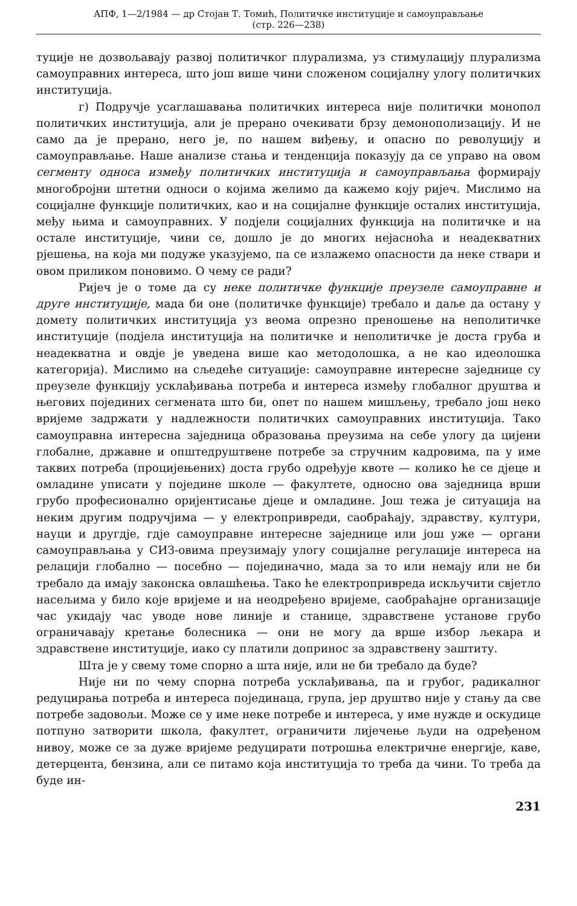АПФ, 1—2/1984 — др Стојан Т. Томић, Политичке институције и самоуправљање
(стр. 226—238)
туције не дозвољавају развој политичког плурализма, уз стимулацију плурализма самоуправних интереса, што још више чини сложеном социјалну улогу политичких институција.
г) Подручје усаглашавања политичких интереса није политички монопол политичких институција, али је прерано очекивати брзу демонополизацију. И не само да је прерано, него је, по нашем виђењу, и опасно по револуцију и самоуправљање. Наше анализе стања и тенденција показују да се управо на овом сегменту односа између политичких институција и самоуправљања формирају многобројни штетни односи о којима желимо да кажемо коју ријеч. Мислимо на социјалне функције политичких, као и на социјалне функције осталих институција, међу њима и самоуправних. У подјели социјалних функција на политичке и на остале институције, чини се, дошло је до многих нејасноћа и неадекватних рјешења, на која ми подуже указујемо, па се излажемо опасности да неке ствари и овом приликом поновимо. О чему се ради?
Ријеч је о томе да су неке политичке функције преузеле самоуправне и друге институције, мада би оне (политичке функције) требало и даље да остану у домету политичких институција уз веома опрезно преношење на неполитичке институције (подјела институција на политичке и неполитичке је доста груба и неадекватна и овдје је уведена више као методолошка, а не као идеолошка категорија). Мислимо на сљедеће ситуације: самоуправне интересне заједнице су преузеле функцију усклађивања потреба и интереса између глобалног друштва и његових појединих сегмената што би, опет по нашем мишљењу, требало још неко вријеме задржати у надлежности политичких самоуправних институција. Тако самоуправна интересна заједница образовања преузима на себе улогу да цијени глобалне, државне и општедруштвене потребе за стручним кадровима, па у име таквих потреба (процијењених) доста грубо одређује квоте — колико ће се дјеце и омладине уписати у поједине школе — факултете, односно ова заједница врши грубо професионално оријентисање дјеце и омладине. Још тежа је ситуација на неким другим подручјима — у електропривреди, саобраћају, здравству, култури, науци и другдје, гдје самоуправне интересне заједнице или још уже — органи самоуправљања у СИЗ-овима преузимају улогу социјалне регулације интереса на релацији глобално — посебно — појединачно, мада за то или немају или не би требало да имају законска овлашћења. Тако ће електропривреда искључити свјетло насељима у било које вријеме и на неодређено вријеме, саобраћајне организације час укидају час уводе нове линије и станице, здравствене установе грубо ограничавају кретање болесника — они не могу да врше избор љекара и здравствене институције, иако су платили допринос за здравствену заштиту.
Шта је у свему томе спорно а шта није, или не би требало да буде?
Није ни по чему спорна потреба усклађивања, па и грубог, радикалног редуцирања потреба и интереса појединаца, група, јер друштво није у стању да све потребе задовољи. Може се у име неке потребе и интереса, у име нужде и оскудице потпуно затворити школа, факултет, ограничити лијечење људи на одређеном нивоу, може се за дуже вријеме редуцирати потрошња електричне енергије, каве, детерцента, бензина, али се питамо која институција то треба да чини. То треба да буде ин-
231